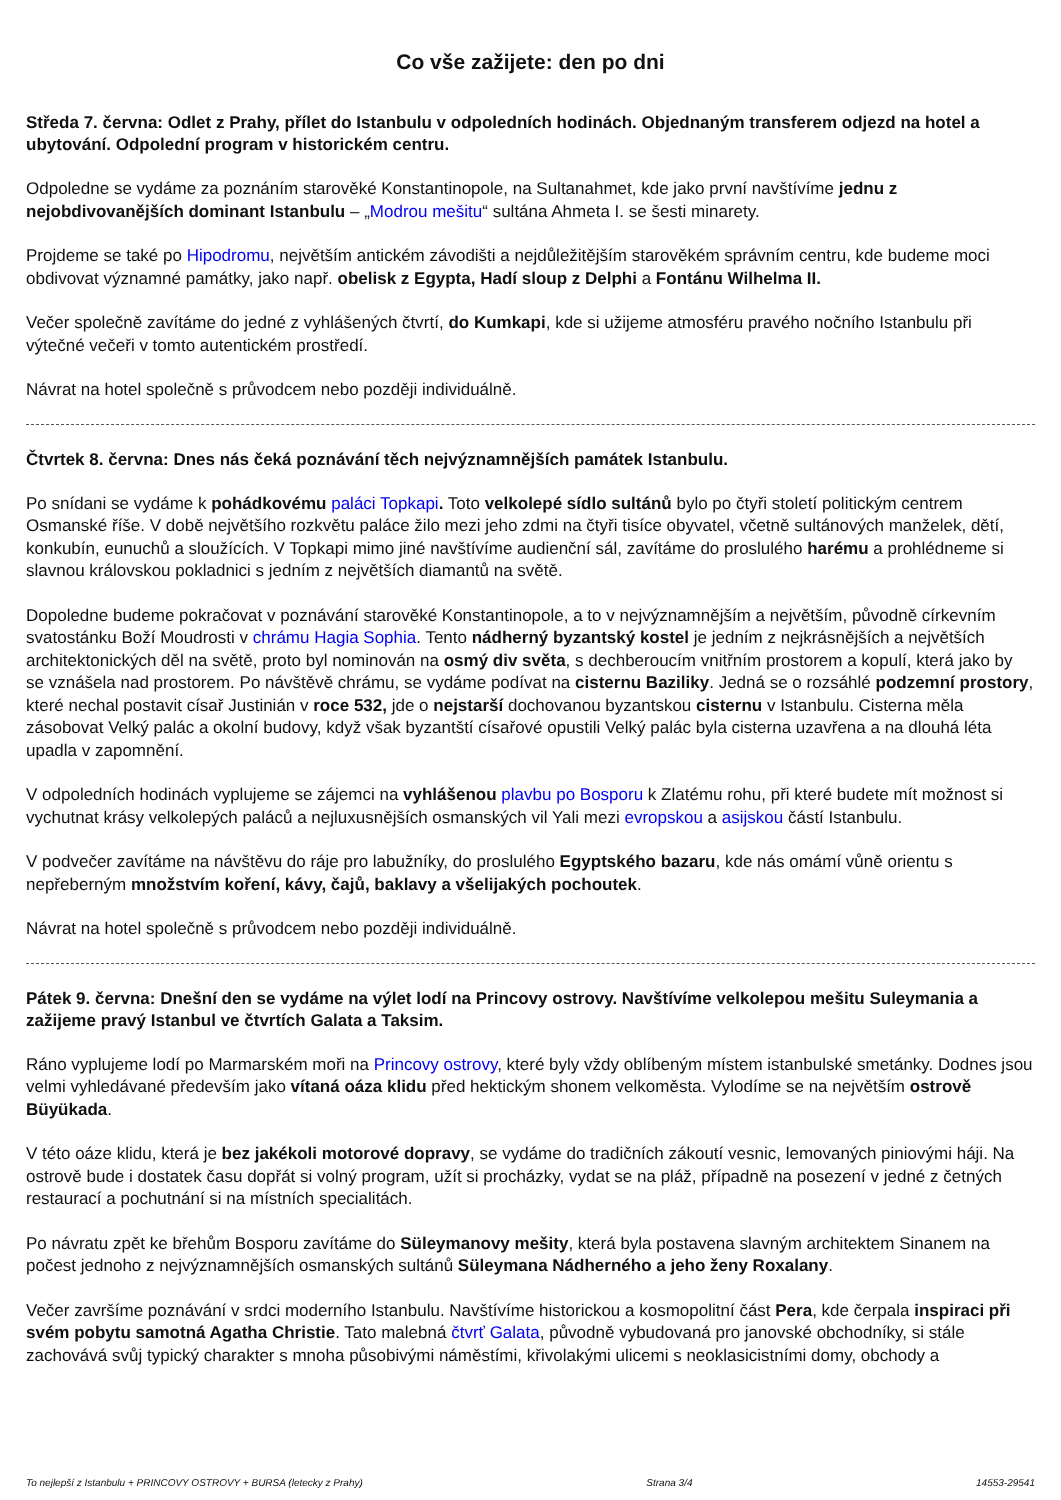Co vše zažijete: den po dni
Středa 7. června: Odlet z Prahy, přílet do Istanbulu v odpoledních hodinách. Objednaným transferem odjezd na hotel a ubytování. Odpolední program v historickém centru.
Odpoledne se vydáme za poznáním starověké Konstantinopole, na Sultanahmet, kde jako první navštívíme jednu z nejobdivovanějších dominant Istanbulu – „Modrou mešitu“ sultána Ahmeta I. se šesti minarety.
Projdeme se také po Hipodromu, největším antickém závodišti a nejdůležitějším starověkém správním centru, kde budeme moci obdivovat významné památky, jako např. obelisk z Egypta, Hadí sloup z Delphi a Fontánu Wilhelma II.
Večer společně zavítáme do jedné z vyhlášených čtvrtí, do Kumkapi, kde si užijeme atmosféru pravého nočního Istanbulu při výtečné večeři v tomto autentickém prostředí.
Návrat na hotel společně s průvodcem nebo později individuálně.
Čtvrtek 8. června: Dnes nás čeká poznávání těch nejvýznamnějších památek Istanbulu.
Po snídani se vydáme k pohádkovému paláci Topkapi. Toto velkolepé sídlo sultánů bylo po čtyři století politickým centrem Osmanské říše. V době největšího rozkvětu paláce žilo mezi jeho zdmi na čtyři tisíce obyvatel, včetně sultánových manželek, dětí, konkubín, eunuchů a sloužících. V Topkapi mimo jiné navštívíme audienční sál, zavítáme do proslulého harému a prohlédneme si slavnou královskou pokladnici s jedním z největších diamantů na světě.
Dopoledne budeme pokračovat v poznávání starověké Konstantinopole, a to v nejvýznamnějším a největším, původně církevním svatostánku Boží Moudrosti v chrámu Hagia Sophia. Tento nádherný byzantský kostel je jedním z nejkrásnějších a největších architektonických děl na světě, proto byl nominován na osmý div světa, s dechberoucím vnitřním prostorem a kopulí, která jako by se vznášela nad prostorem. Po návštěvě chrámu, se vydáme podívat na cisternu Baziliky. Jedná se o rozsáhlé podzemní prostory, které nechal postavit císař Justinián v roce 532, jde o nejstarší dochovanou byzantskou cisternu v Istanbulu. Cisterna měla zásobovat Velký palác a okolní budovy, když však byzantští císařové opustili Velký palác byla cisterna uzavřena a na dlouhá léta upadla v zapomnění.
V odpoledních hodinách vyplujeme se zájemci na vyhlášenou plavbu po Bosporu k Zlatému rohu, při které budete mít možnost si vychutnat krásy velkolepých paláců a nejluxusnějších osmanských vil Yali mezi evropskou a asijskou částí Istanbulu.
V podvečer zavítáme na návštěvu do ráje pro labužníky, do proslulého Egyptského bazaru, kde nás omámí vůně orientu s nepřeberným množstvím koření, kávy, čajů, baklavy a všelijakých pochoutek.
Návrat na hotel společně s průvodcem nebo později individuálně.
Pátek 9. června: Dnešní den se vydáme na výlet lodí na Princovy ostrovy. Navštívíme velkolepou mešitu Suleymania a zažijeme pravý Istanbul ve čtvrtích Galata a Taksim.
Ráno vyplujeme lodí po Marmarském moři na Princovy ostrovy, které byly vždy oblíbeným místem istanbulské smetánky. Dodnes jsou velmi vyhledávané především jako vítaná oáza klidu před hektickým shonem velkoměsta. Vylodíme se na největším ostrově Büyükada.
V této oáze klidu, která je bez jakékoli motorové dopravy, se vydáme do tradičních zákoutí vesnic, lemovaných piniovými háji. Na ostrově bude i dostatek času dopřát si volný program, užít si procházky, vydat se na pláž, případně na posezení v jedné z četných restaurací a pochutnání si na místních specialitách.
Po návratu zpět ke břehům Bosporu zavítáme do Süleymanovy mešity, která byla postavena slavným architektem Sinanem na počest jednoho z nejvýznamnějších osmanských sultánů Süleymana Nádherného a jeho ženy Roxalany.
Večer završíme poznávání v srdci moderního Istanbulu. Navštívíme historickou a kosmopolitní část Pera, kde čerpala inspiraci při svém pobytu samotná Agatha Christie. Tato malebná čtvrť Galata, původně vybudovaná pro janovské obchodníky, si stále zachovává svůj typický charakter s mnoha působivými náměstími, křivolakými ulicemi s neoklasicistními domy, obchody a
To nejlepší z Istanbulu + PRINCOVY OSTROVY + BURSA (letecky z Prahy) Strana 3/4 14553-29541